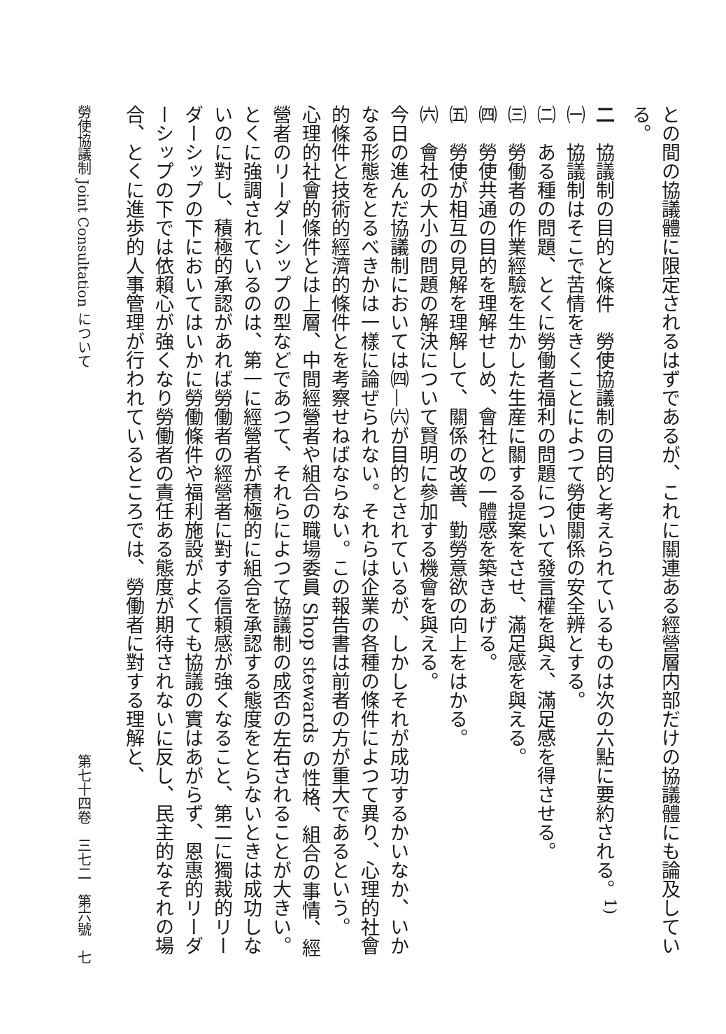との間の協議體に限定されるはずであるが、これに關連ある經營層内部だけの協議體にも論及している。
二　協議制の目的と條件　勞使協議制の目的と考えられているものは次の六點に要約される。<sup>1)</sup>
㈠　協議制はそこで苦情をきくことによつて勞使關係の安全辨とする。
㈡　ある種の問題、とくに勞働者福利の問題について發言權を與え、滿足感を得させる。
㈢　勞働者の作業經驗を生かした生産に關する提案をさせ、滿足感を與える。
㈣　勞使共通の目的を理解せしめ、會社との一體感を築きあげる。
㈤　勞使が相互の見解を理解して、關係の改善、勤勞意欲の向上をはかる。
㈥　會社の大小の問題の解決について賢明に參加する機會を與える。
今日の進んだ協議制においては㈣—㈥が目的とされているが、しかしそれが成功するかいなか、いかなる形態をとるべきかは一樣に論ぜられない。それらは企業の各種の條件によつて異り、心理的社會的條件と技術的經濟的條件とを考察せねばならない。この報告書は前者の方が重大であるという。
心理的社會的條件とは上層、中間經營者や組合の職場委員 Shop stewards の性格、組合の事情、經營者のリーダーシップの型などであつて、それらによつて協議制の成否の左右されることが大きい。とくに強調されているのは、第一に經營者が積極的に組合を承認する態度をとらないときは成功しないのに對し、積極的承認があれば勞働者の經營者に對する信頼感が強くなること、第二に獨裁的リーダーシップの下においてはいかに勞働條件や福利施設がよくても協議の實はあがらず、恩惠的リーダーシップの下では依賴心が強くなり勞働者の責任ある態度が期待されないに反し、民主的なそれの場合、とくに進歩的人事管理が行われているところでは、勞働者に對する理解と、
勞使協議制 Joint Consultation について 第七十四卷　三七二　第六號　七